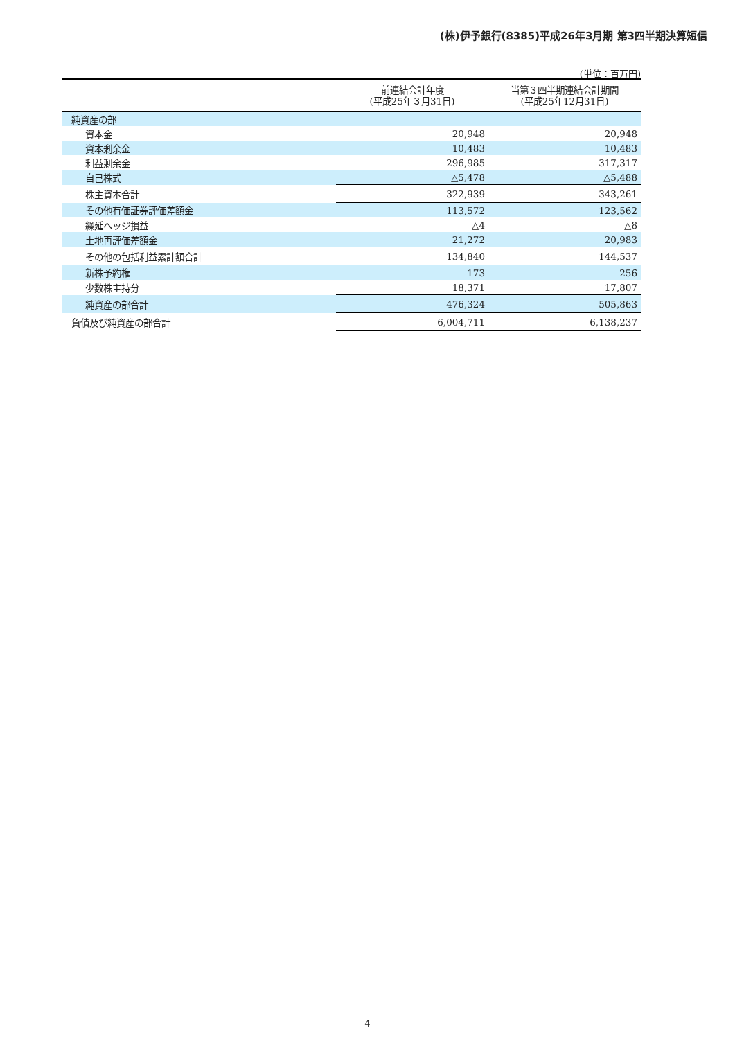(株)伊予銀行(8385)平成26年3月期 第3四半期決算短信
(単位：百万円)
| | 前連結会計年度 (平成25年３月31日) | 当第３四半期連結会計期間 (平成25年12月31日) |
| --- | --- | --- |
| 純資産の部 | | |
| 資本金 | 20,948 | 20,948 |
| 資本剰余金 | 10,483 | 10,483 |
| 利益剰余金 | 296,985 | 317,317 |
| 自己株式 | △5,478 | △5,488 |
| 株主資本合計 | 322,939 | 343,261 |
| その他有価証券評価差額金 | 113,572 | 123,562 |
| 繰延ヘッジ損益 | △4 | △8 |
| 土地再評価差額金 | 21,272 | 20,983 |
| その他の包括利益累計額合計 | 134,840 | 144,537 |
| 新株予約権 | 173 | 256 |
| 少数株主持分 | 18,371 | 17,807 |
| 純資産の部合計 | 476,324 | 505,863 |
| 負債及び純資産の部合計 | 6,004,711 | 6,138,237 |
4